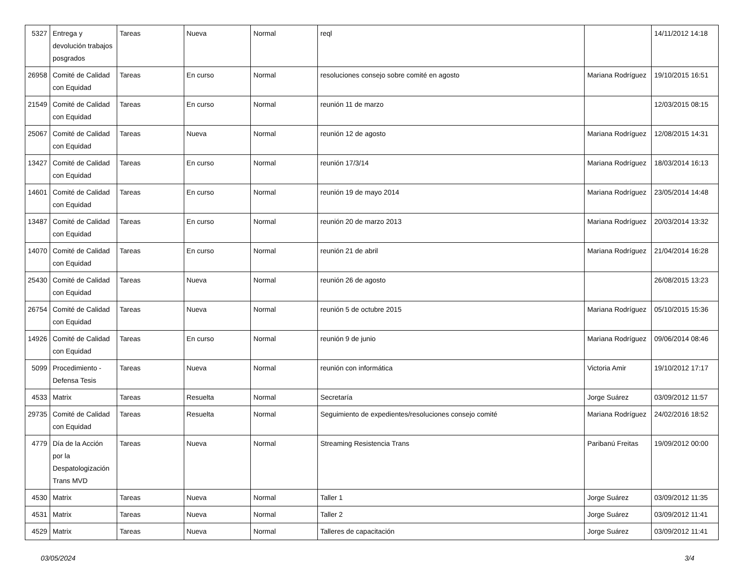| 5327 | Entrega y devolución trabajos posgrados | Tareas | Nueva | Normal | reql | | 14/11/2012 14:18 |
| 26958 | Comité de Calidad con Equidad | Tareas | En curso | Normal | resoluciones consejo sobre comité en agosto | Mariana Rodríguez | 19/10/2015 16:51 |
| 21549 | Comité de Calidad con Equidad | Tareas | En curso | Normal | reunión 11 de marzo | | 12/03/2015 08:15 |
| 25067 | Comité de Calidad con Equidad | Tareas | Nueva | Normal | reunión 12 de agosto | Mariana Rodríguez | 12/08/2015 14:31 |
| 13427 | Comité de Calidad con Equidad | Tareas | En curso | Normal | reunión 17/3/14 | Mariana Rodríguez | 18/03/2014 16:13 |
| 14601 | Comité de Calidad con Equidad | Tareas | En curso | Normal | reunión 19 de mayo 2014 | Mariana Rodríguez | 23/05/2014 14:48 |
| 13487 | Comité de Calidad con Equidad | Tareas | En curso | Normal | reunión 20 de marzo 2013 | Mariana Rodríguez | 20/03/2014 13:32 |
| 14070 | Comité de Calidad con Equidad | Tareas | En curso | Normal | reunión 21 de abril | Mariana Rodríguez | 21/04/2014 16:28 |
| 25430 | Comité de Calidad con Equidad | Tareas | Nueva | Normal | reunión 26 de agosto | | 26/08/2015 13:23 |
| 26754 | Comité de Calidad con Equidad | Tareas | Nueva | Normal | reunión 5 de octubre 2015 | Mariana Rodríguez | 05/10/2015 15:36 |
| 14926 | Comité de Calidad con Equidad | Tareas | En curso | Normal | reunión 9 de junio | Mariana Rodríguez | 09/06/2014 08:46 |
| 5099 | Procedimiento - Defensa Tesis | Tareas | Nueva | Normal | reunión con informática | Victoria Amir | 19/10/2012 17:17 |
| 4533 | Matrix | Tareas | Resuelta | Normal | Secretaría | Jorge Suárez | 03/09/2012 11:57 |
| 29735 | Comité de Calidad con Equidad | Tareas | Resuelta | Normal | Seguimiento de expedientes/resoluciones consejo comité | Mariana Rodríguez | 24/02/2016 18:52 |
| 4779 | Día de la Acción por la Despatologización Trans MVD | Tareas | Nueva | Normal | Streaming Resistencia Trans | Paribanú Freitas | 19/09/2012 00:00 |
| 4530 | Matrix | Tareas | Nueva | Normal | Taller 1 | Jorge Suárez | 03/09/2012 11:35 |
| 4531 | Matrix | Tareas | Nueva | Normal | Taller 2 | Jorge Suárez | 03/09/2012 11:41 |
| 4529 | Matrix | Tareas | Nueva | Normal | Talleres de capacitación | Jorge Suárez | 03/09/2012 11:41 |
03/05/2024 3/4